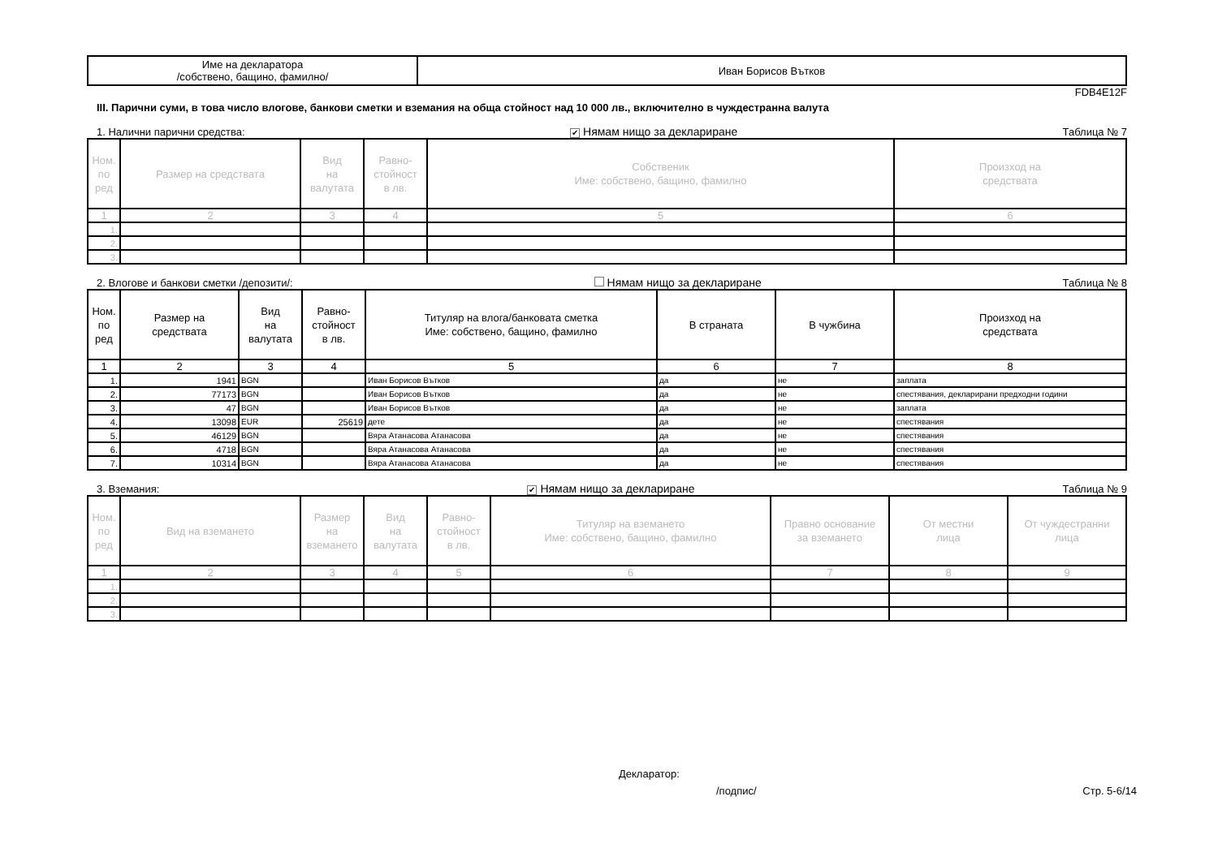| Име на декларатора /собствено, бащино, фамилно/ | Иван Борисов Вътков |
FDB4E12F
III. Парични суми, в това число влогове, банкови сметки и вземания на обща стойност над 10 000 лв., включително в чуждестранна валута
1. Налични парични средства: ✔ Нямам нищо за деклариране Таблица № 7
| Ном. по ред | Размер на средствата | Вид на валутата | Равно- стойност в лв. | Собственик Име: собствено, бащино, фамилно | Произход на средствата |
| --- | --- | --- | --- | --- | --- |
| 1 | 2 | 3 | 4 | 5 | 6 |
| 1. | | | | | |
| 2. | | | | | |
| 3. | | | | | |
2. Влогове и банкови сметки /депозити/: Нямам нищо за деклариране Таблица № 8
| Ном. по ред | Размер на средствата | Вид на валутата | Равно- стойност в лв. | Титуляр на влога/банковата сметка Име: собствено, бащино, фамилно | В страната | В чужбина | Произход на средствата |
| --- | --- | --- | --- | --- | --- | --- | --- |
| 1 | 2 | 3 | 4 | 5 | 6 | 7 | 8 |
| 1. | 1941 | BGN | | Иван Борисов Вътков | да | не | заплата |
| 2. | 77173 | BGN | | Иван Борисов Вътков | да | не | спестявания, декларирани предходни години |
| 3. | 47 | BGN | | Иван Борисов Вътков | да | не | заплата |
| 4. | 13098 | EUR | 25619 | дете | да | не | спестявания |
| 5. | 46129 | BGN | | Вяра Атанасова Атанасова | да | не | спестявания |
| 6. | 4718 | BGN | | Вяра Атанасова Атанасова | да | не | спестявания |
| 7. | 10314 | BGN | | Вяра Атанасова Атанасова | да | не | спестявания |
3. Вземания: ✔ Нямам нищо за деклариране Таблица № 9
| Ном. по ред | Вид на вземането | Размер на вземането | Вид на валутата | Равно- стойност в лв. | Титуляр на вземането Име: собствено, бащино, фамилно | Правно основание за вземането | От местни лица | От чуждестранни лица |
| --- | --- | --- | --- | --- | --- | --- | --- | --- |
| 1 | 2 | 3 | 4 | 5 | 6 | 7 | 8 | 9 |
| 1. | | | | | | | | |
| 2. | | | | | | | | |
| 3. | | | | | | | | |
Декларатор:
/подпис/ Стр. 5-6/14